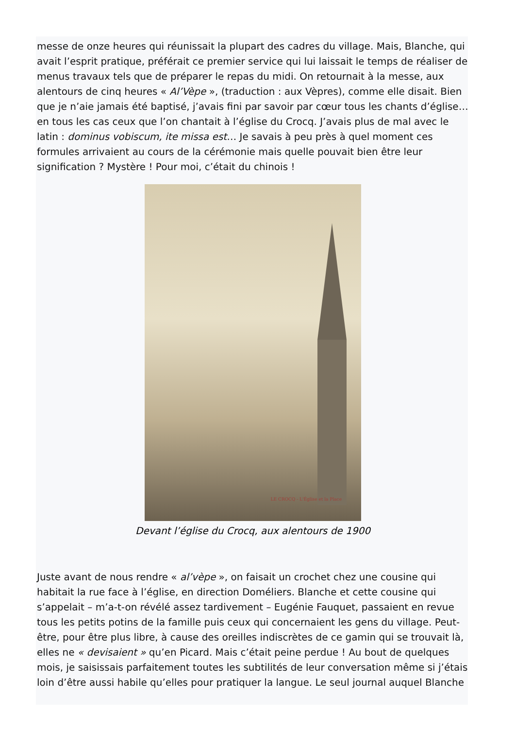messe de onze heures qui réunissait la plupart des cadres du village. Mais, Blanche, qui avait l’esprit pratique, préférait ce premier service qui lui laissait le temps de réaliser de menus travaux tels que de préparer le repas du midi. On retournait à la messe, aux alentours de cinq heures « Al’Vèpe », (traduction : aux Vèpres), comme elle disait. Bien que je n’aie jamais été baptisé, j’avais fini par savoir par cœur tous les chants d’église… en tous les cas ceux que l’on chantait à l’église du Crocq. J’avais plus de mal avec le latin : dominus vobiscum, ite missa est… Je savais à peu près à quel moment ces formules arrivaient au cours de la cérémonie mais quelle pouvait bien être leur signification ? Mystère ! Pour moi, c’était du chinois !
LE CROCQ - L'Église et la Place
Devant l’église du Crocq, aux alentours de 1900
Juste avant de nous rendre « al’vèpe », on faisait un crochet chez une cousine qui habitait la rue face à l’église, en direction Doméliers. Blanche et cette cousine qui s’appelait – m’a-t-on révélé assez tardivement – Eugénie Fauquet, passaient en revue tous les petits potins de la famille puis ceux qui concernaient les gens du village. Peut-être, pour être plus libre, à cause des oreilles indiscrètes de ce gamin qui se trouvait là, elles ne « devisaient » qu’en Picard. Mais c’était peine perdue ! Au bout de quelques mois, je saisissais parfaitement toutes les subtilités de leur conversation même si j’étais loin d’être aussi habile qu’elles pour pratiquer la langue. Le seul journal auquel Blanche